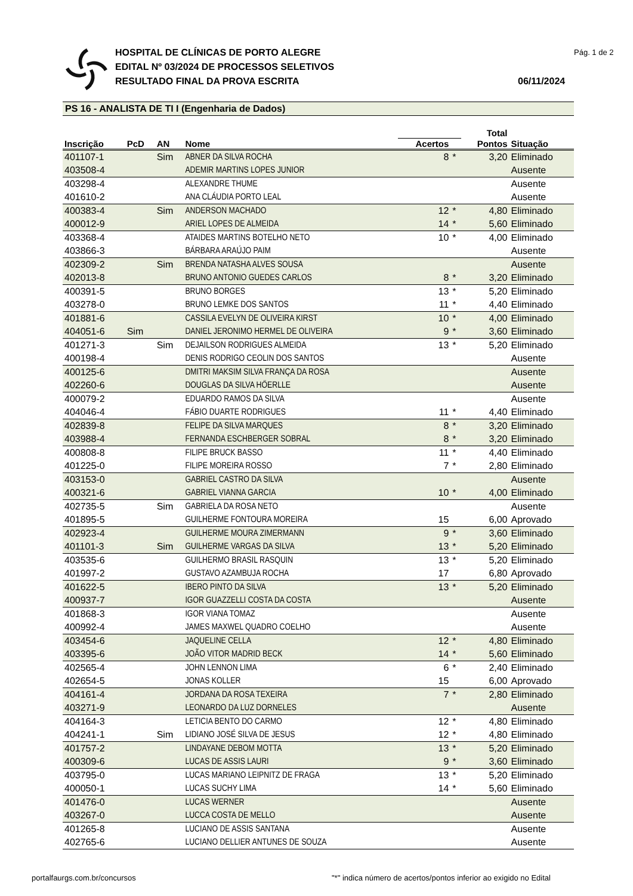HOSPITAL DE CLÍNICAS DE PORTO ALEGRE
EDITAL Nº 03/2024 DE PROCESSOS SELETIVOS
RESULTADO FINAL DA PROVA ESCRITA
Pág. 1 de 2
06/11/2024
PS 16 - ANALISTA DE TI I (Engenharia de Dados)
| | | | | | | Total | |
| --- | --- | --- | --- | --- | --- | --- | --- |
| Inscrição | PcD | AN | Nome | Acertos | | Pontos | Situação |
| 401107-1 | | Sim | ABNER DA SILVA ROCHA | 8 | * | 3,20 | Eliminado |
| 403508-4 | | | ADEMIR MARTINS LOPES JUNIOR | | | | Ausente |
| 403298-4 | | | ALEXANDRE THUME | | | | Ausente |
| 401610-2 | | | ANA CLÁUDIA PORTO LEAL | | | | Ausente |
| 400383-4 | | Sim | ANDERSON MACHADO | 12 | * | 4,80 | Eliminado |
| 400012-9 | | | ARIEL LOPES DE ALMEIDA | 14 | * | 5,60 | Eliminado |
| 403368-4 | | | ATAIDES MARTINS BOTELHO NETO | 10 | * | 4,00 | Eliminado |
| 403866-3 | | | BÁRBARA ARAÚJO PAIM | | | | Ausente |
| 402309-2 | | Sim | BRENDA NATASHA ALVES SOUSA | | | | Ausente |
| 402013-8 | | | BRUNO ANTONIO GUEDES CARLOS | 8 | * | 3,20 | Eliminado |
| 400391-5 | | | BRUNO BORGES | 13 | * | 5,20 | Eliminado |
| 403278-0 | | | BRUNO LEMKE DOS SANTOS | 11 | * | 4,40 | Eliminado |
| 401881-6 | | | CASSILA EVELYN DE OLIVEIRA KIRST | 10 | * | 4,00 | Eliminado |
| 404051-6 | Sim | | DANIEL JERONIMO HERMEL DE OLIVEIRA | 9 | * | 3,60 | Eliminado |
| 401271-3 | | Sim | DEJAILSON RODRIGUES ALMEIDA | 13 | * | 5,20 | Eliminado |
| 400198-4 | | | DENIS RODRIGO CEOLIN DOS SANTOS | | | | Ausente |
| 400125-6 | | | DMITRI MAKSIM SILVA FRANÇA DA ROSA | | | | Ausente |
| 402260-6 | | | DOUGLAS DA SILVA HÖERLLE | | | | Ausente |
| 400079-2 | | | EDUARDO RAMOS DA SILVA | | | | Ausente |
| 404046-4 | | | FÁBIO DUARTE RODRIGUES | 11 | * | 4,40 | Eliminado |
| 402839-8 | | | FELIPE DA SILVA MARQUES | 8 | * | 3,20 | Eliminado |
| 403988-4 | | | FERNANDA ESCHBERGER SOBRAL | 8 | * | 3,20 | Eliminado |
| 400808-8 | | | FILIPE BRUCK BASSO | 11 | * | 4,40 | Eliminado |
| 401225-0 | | | FILIPE MOREIRA ROSSO | 7 | * | 2,80 | Eliminado |
| 403153-0 | | | GABRIEL CASTRO DA SILVA | | | | Ausente |
| 400321-6 | | | GABRIEL VIANNA GARCIA | 10 | * | 4,00 | Eliminado |
| 402735-5 | | Sim | GABRIELA DA ROSA NETO | | | | Ausente |
| 401895-5 | | | GUILHERME FONTOURA MOREIRA | 15 | | 6,00 | Aprovado |
| 402923-4 | | | GUILHERME MOURA ZIMERMANN | 9 | * | 3,60 | Eliminado |
| 401101-3 | | Sim | GUILHERME VARGAS DA SILVA | 13 | * | 5,20 | Eliminado |
| 403535-6 | | | GUILHERMO BRASIL RASQUIN | 13 | * | 5,20 | Eliminado |
| 401997-2 | | | GUSTAVO AZAMBUJA ROCHA | 17 | | 6,80 | Aprovado |
| 401622-5 | | | IBERO PINTO DA SILVA | 13 | * | 5,20 | Eliminado |
| 400937-7 | | | IGOR GUAZZELLI COSTA DA COSTA | | | | Ausente |
| 401868-3 | | | IGOR VIANA TOMAZ | | | | Ausente |
| 400992-4 | | | JAMES MAXWEL QUADRO COELHO | | | | Ausente |
| 403454-6 | | | JAQUELINE CELLA | 12 | * | 4,80 | Eliminado |
| 403395-6 | | | JOÃO VITOR MADRID BECK | 14 | * | 5,60 | Eliminado |
| 402565-4 | | | JOHN LENNON LIMA | 6 | * | 2,40 | Eliminado |
| 402654-5 | | | JONAS KOLLER | 15 | | 6,00 | Aprovado |
| 404161-4 | | | JORDANA DA ROSA TEXEIRA | 7 | * | 2,80 | Eliminado |
| 403271-9 | | | LEONARDO DA LUZ DORNELES | | | | Ausente |
| 404164-3 | | | LETICIA BENTO DO CARMO | 12 | * | 4,80 | Eliminado |
| 404241-1 | | Sim | LIDIANO JOSÉ SILVA DE JESUS | 12 | * | 4,80 | Eliminado |
| 401757-2 | | | LINDAYANE DEBOM MOTTA | 13 | * | 5,20 | Eliminado |
| 400309-6 | | | LUCAS DE ASSIS LAURI | 9 | * | 3,60 | Eliminado |
| 403795-0 | | | LUCAS MARIANO LEIPNITZ DE FRAGA | 13 | * | 5,20 | Eliminado |
| 400050-1 | | | LUCAS SUCHY LIMA | 14 | * | 5,60 | Eliminado |
| 401476-0 | | | LUCAS WERNER | | | | Ausente |
| 403267-0 | | | LUCCA COSTA DE MELLO | | | | Ausente |
| 401265-8 | | | LUCIANO DE ASSIS SANTANA | | | | Ausente |
| 402765-6 | | | LUCIANO DELLIER ANTUNES DE SOUZA | | | | Ausente |
portalfaurgs.com.br/concursos
"*" indica número de acertos/pontos inferior ao exigido no Edital